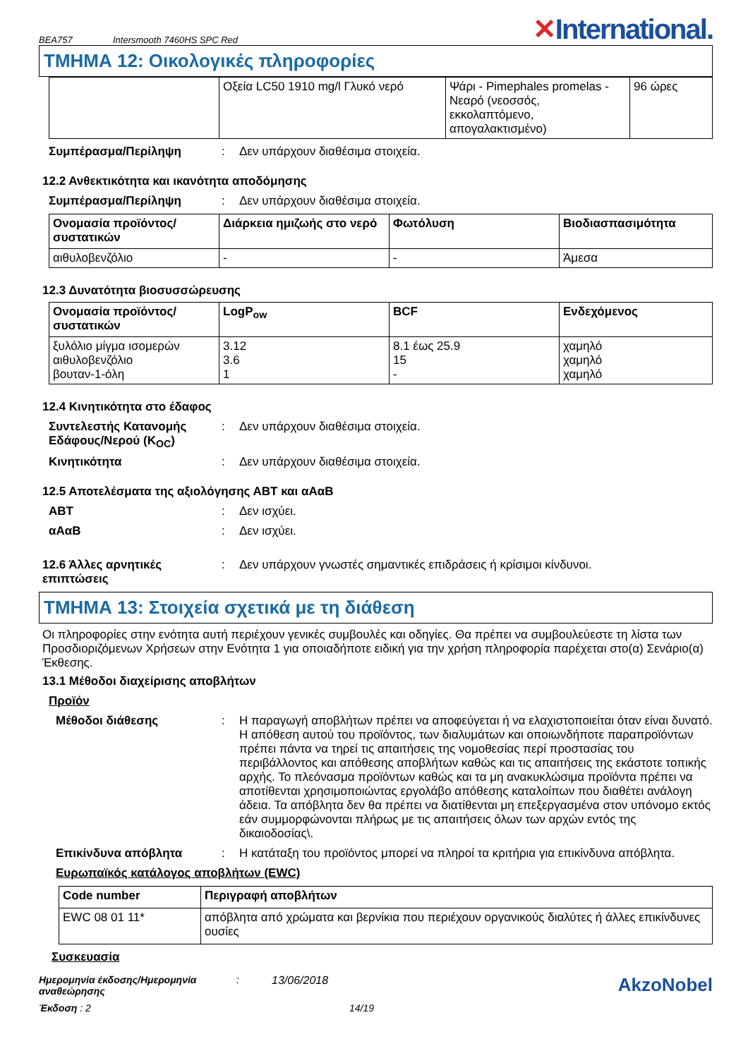BEA757 Intersmooth 7460HS SPC Red ✕International.
ΤΜΗΜΑ 12: Οικολογικές πληροφορίες
| | Οξεία LC50 1910 mg/l Γλυκό νερό | Ψάρι - Pimephales promelas - Νεαρό (νεοσσός, εκκολαπτόμενο, απογαλακτισμένο) | 96 ώρες |
Συμπέρασμα/Περίληψη : Δεν υπάρχουν διαθέσιμα στοιχεία.
12.2 Ανθεκτικότητα και ικανότητα αποδόμησης
Συμπέρασμα/Περίληψη : Δεν υπάρχουν διαθέσιμα στοιχεία.
| Ονομασία προϊόντος/ συστατικών | Διάρκεια ημιζωής στο νερό | Φωτόλυση | Βιοδιασπασιμότητα |
| --- | --- | --- | --- |
| αιθυλοβενζόλιο | - | - | Άμεσα |
12.3 Δυνατότητα βιοσυσσώρευσης
| Ονομασία προϊόντος/ συστατικών | LogP<sub>ow</sub> | BCF | Ενδεχόμενος |
| --- | --- | --- | --- |
| ξυλόλιο μίγμα ισομερών αιθυλοβενζόλιο βουταν-1-όλη | 3.12 3.6 1 | 8.1 έως 25.9 15 - | χαμηλό χαμηλό χαμηλό |
12.4 Κινητικότητα στο έδαφος
Συντελεστής Κατανομής Εδάφους/Νερού (K<sub>OC</sub>)
: Δεν υπάρχουν διαθέσιμα στοιχεία.
Κινητικότητα : Δεν υπάρχουν διαθέσιμα στοιχεία.
12.5 Αποτελέσματα της αξιολόγησης ΑΒΤ και αΑαΒ
ΑΒΤ : Δεν ισχύει.
αΑαΒ : Δεν ισχύει.
12.6 Άλλες αρνητικές επιπτώσεις
: Δεν υπάρχουν γνωστές σημαντικές επιδράσεις ή κρίσιμοι κίνδυνοι.
ΤΜΗΜΑ 13: Στοιχεία σχετικά με τη διάθεση
Οι πληροφορίες στην ενότητα αυτή περιέχουν γενικές συμβουλές και οδηγίες. Θα πρέπει να συμβουλεύεστε τη λίστα των Προσδιοριζόμενων Χρήσεων στην Ενότητα 1 για οποιαδήποτε ειδική για την χρήση πληροφορία παρέχεται στο(α) Σενάριο(α) Έκθεσης.
13.1 Μέθοδοι διαχείρισης αποβλήτων
Προϊόν
Μέθοδοι διάθεσης : Η παραγωγή αποβλήτων πρέπει να αποφεύγεται ή να ελαχιστοποιείται όταν είναι δυνατό. Η απόθεση αυτού του προϊόντος, των διαλυμάτων και οποιωνδήποτε παραπροϊόντων πρέπει πάντα να τηρεί τις απαιτήσεις της νομοθεσίας περί προστασίας του περιβάλλοντος και απόθεσης αποβλήτων καθώς και τις απαιτήσεις της εκάστοτε τοπικής αρχής. Το πλεόνασμα προϊόντων καθώς και τα μη ανακυκλώσιμα προϊόντα πρέπει να αποτίθενται χρησιμοποιώντας εργολάβο απόθεσης καταλοίπων που διαθέτει ανάλογη άδεια. Τα απόβλητα δεν θα πρέπει να διατίθενται μη επεξεργασμένα στον υπόνομο εκτός εάν συμμορφώνονται πλήρως με τις απαιτήσεις όλων των αρχών εντός της δικαιοδοσίας\.
Επικίνδυνα απόβλητα : Η κατάταξη του προϊόντος μπορεί να πληροί τα κριτήρια για επικίνδυνα απόβλητα.
Ευρωπαϊκός κατάλογος αποβλήτων (EWC)
| Code number | Περιγραφή αποβλήτων |
| --- | --- |
| EWC 08 01 11* | απόβλητα από χρώματα και βερνίκια που περιέχουν οργανικούς διαλύτες ή άλλες επικίνδυνες ουσίες |
Συσκευασία
Ημερομηνία έκδοσης/Ημερομηνία αναθεώρησης: 13/06/2018 AkzoNobel
Έκδοση : 2 14/19